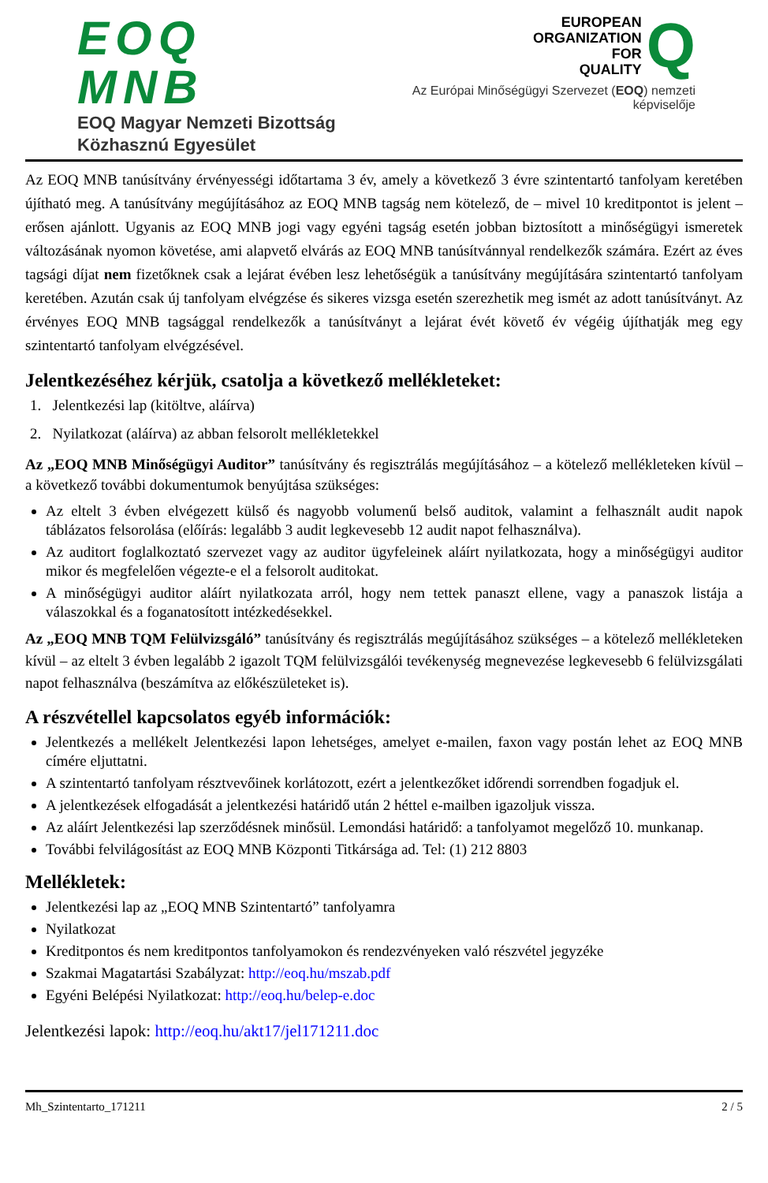EOQ MNB
EOQ Magyar Nemzeti Bizottság
Közhasznú Egyesület
EUROPEAN
ORGANIZATION
FOR
QUALITY
Q
Az Európai Minőségügyi Szervezet (EOQ) nemzeti képviselője
Az EOQ MNB tanúsítvány érvényességi időtartama 3 év, amely a következő 3 évre szintentartó tanfolyam keretében újítható meg. A tanúsítvány megújításához az EOQ MNB tagság nem kötelező, de – mivel 10 kreditpontot is jelent – erősen ajánlott. Ugyanis az EOQ MNB jogi vagy egyéni tagság esetén jobban biztosított a minőségügyi ismeretek változásának nyomon követése, ami alapvető elvárás az EOQ MNB tanúsítvánnyal rendelkezők számára. Ezért az éves tagsági díjat nem fizetőknek csak a lejárat évében lesz lehetőségük a tanúsítvány megújítására szintentartó tanfolyam keretében. Azután csak új tanfolyam elvégzése és sikeres vizsga esetén szerezhetik meg ismét az adott tanúsítványt. Az érvényes EOQ MNB tagsággal rendelkezők a tanúsítványt a lejárat évét követő év végéig újíthatják meg egy szintentartó tanfolyam elvégzésével.
Jelentkezéséhez kérjük, csatolja a következő mellékleteket:
1. Jelentkezési lap (kitöltve, aláírva)
2. Nyilatkozat (aláírva) az abban felsorolt mellékletekkel
Az „EOQ MNB Minőségügyi Auditor” tanúsítvány és regisztrálás megújításához – a kötelező mellékleteken kívül – a következő további dokumentumok benyújtása szükséges:
Az eltelt 3 évben elvégezett külső és nagyobb volumenű belső auditok, valamint a felhasznált audit napok táblázatos felsorolása (előírás: legalább 3 audit legkevesebb 12 audit napot felhasználva).
Az auditort foglalkoztató szervezet vagy az auditor ügyfeleinek aláírt nyilatkozata, hogy a minőségügyi auditor mikor és megfelelően végezte-e el a felsorolt auditokat.
A minőségügyi auditor aláírt nyilatkozata arról, hogy nem tettek panaszt ellene, vagy a panaszok listája a válaszokkal és a foganatosított intézkedésekkel.
Az „EOQ MNB TQM Felülvizsgáló” tanúsítvány és regisztrálás megújításához szükséges – a kötelező mellékleteken kívül – az eltelt 3 évben legalább 2 igazolt TQM felülvizsgálói tevékenység megnevezése legkevesebb 6 felülvizsgálati napot felhasználva (beszámítva az előkészületeket is).
A részvétellel kapcsolatos egyéb információk:
Jelentkezés a mellékelt Jelentkezési lapon lehetséges, amelyet e-mailen, faxon vagy postán lehet az EOQ MNB címére eljuttatni.
A szintentartó tanfolyam résztvevőinek korlátozott, ezért a jelentkezőket időrendi sorrendben fogadjuk el.
A jelentkezések elfogadását a jelentkezési határidő után 2 héttel e-mailben igazoljuk vissza.
Az aláírt Jelentkezési lap szerződésnek minősül. Lemondási határidő: a tanfolyamot megelőző 10. munkanap.
További felvilágosítást az EOQ MNB Központi Titkársága ad. Tel: (1) 212 8803
Mellékletek:
Jelentkezési lap az „EOQ MNB Szintentartó” tanfolyamra
Nyilatkozat
Kreditpontos és nem kreditpontos tanfolyamokon és rendezvényeken való részvétel jegyzéke
Szakmai Magatartási Szabályzat: http://eoq.hu/mszab.pdf
Egyéni Belépési Nyilatkozat: http://eoq.hu/belep-e.doc
Jelentkezési lapok: http://eoq.hu/akt17/jel171211.doc
Mh_Szintentarto_171211 2 / 5